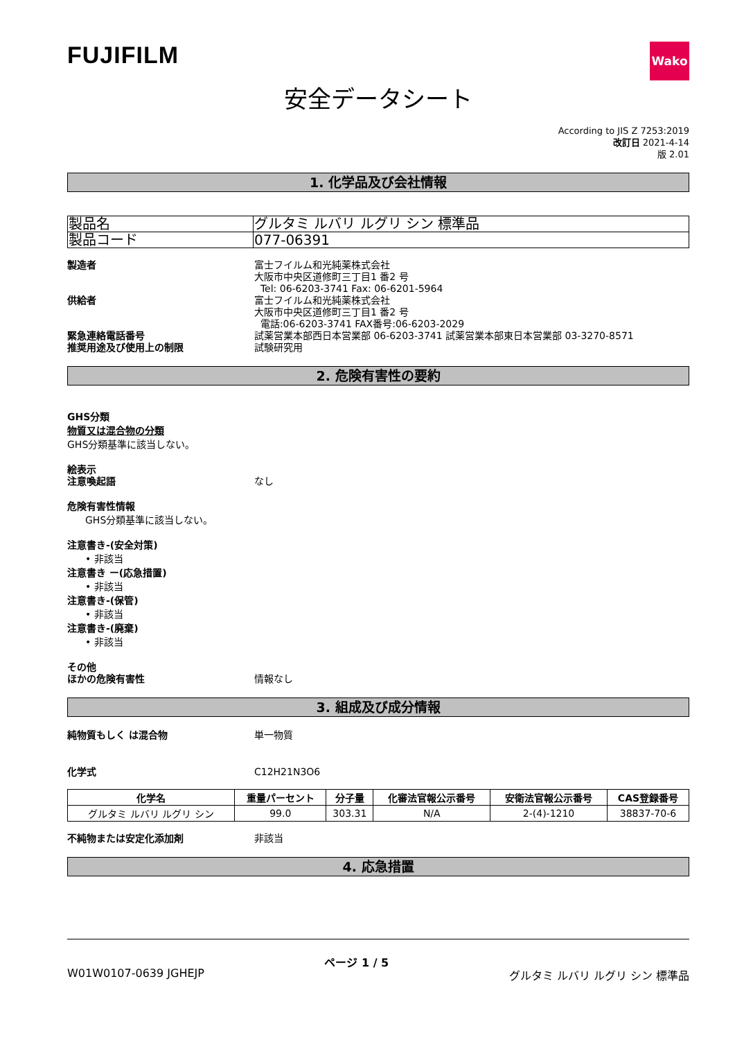FUJIFILM
Wako
安全データシート
According to JIS Z 7253:2019
改訂日 2021-4-14
版 2.01
1. 化学品及び会社情報
| 製品名 | グルタミ ルバリ ルグリ シン 標準品 |
| 製品コード | 077-06391 |
製造者 富士フイルム和光純薬株式会社
大阪市中央区道修町三丁目1 番2 号
Tel: 06-6203-3741 Fax: 06-6201-5964
供給者 富士フイルム和光純薬株式会社
大阪市中央区道修町三丁目1 番2 号
電話:06-6203-3741 FAX番号:06-6203-2029
緊急連絡電話番号 試薬営業本部西日本営業部 06-6203-3741 試薬営業本部東日本営業部 03-3270-8571
推奨用途及び使用上の制限 試験研究用
2. 危険有害性の要約
GHS分類
物質又は混合物の分類
GHS分類基準に該当しない。
絵表示
注意喚起語 なし
危険有害性情報
GHS分類基準に該当しない。
注意書き-(安全対策)
• 非該当
注意書き ー(応急措置)
• 非該当
注意書き-(保管)
• 非該当
注意書き-(廃棄)
• 非該当
その他
ほかの危険有害性 情報なし
3. 組成及び成分情報
純物質もしく は混合物 単一物質
化学式 C12H21N3O6
| 化学名 | 重量パーセント | 分子量 | 化審法官報公示番号 | 安衛法官報公示番号 | CAS登録番号 |
| --- | --- | --- | --- | --- | --- |
| グルタミ ルバリ ルグリ シン | 99.0 | 303.31 | N/A | 2-(4)-1210 | 38837-70-6 |
不純物または安定化添加剤 非該当
4. 応急措置
W01W0107-0639 JGHEJP ページ 1 / 5
グルタミ ルバリ ルグリ シン 標準品